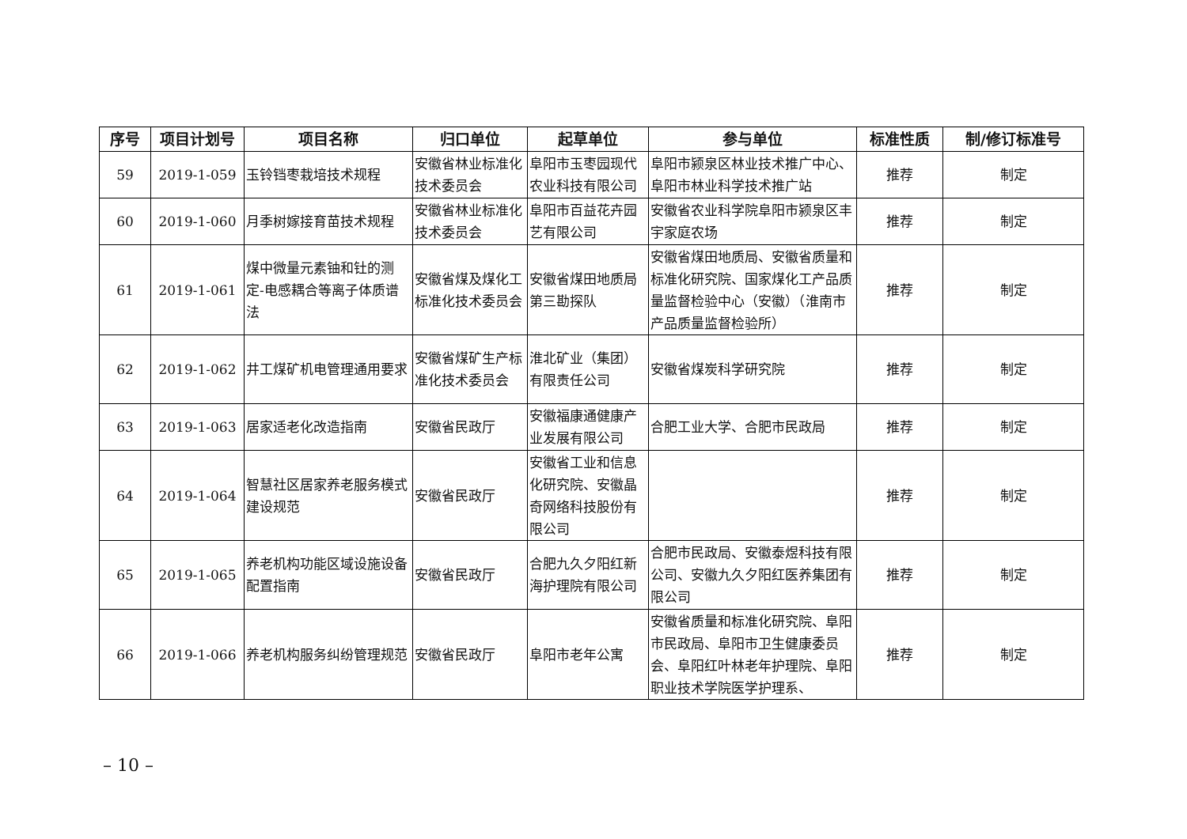| 序号 | 项目计划号 | 项目名称 | 归口单位 | 起草单位 | 参与单位 | 标准性质 | 制/修订标准号 |
| --- | --- | --- | --- | --- | --- | --- | --- |
| 59 | 2019-1-059 | 玉铃铛枣栽培技术规程 | 安徽省林业标准化技术委员会 | 阜阳市玉枣园现代农业科技有限公司 | 阜阳市颍泉区林业技术推广中心、阜阳市林业科学技术推广站 | 推荐 | 制定 |
| 60 | 2019-1-060 | 月季树嫁接育苗技术规程 | 安徽省林业标准化技术委员会 | 阜阳市百益花卉园艺有限公司 | 安徽省农业科学院阜阳市颍泉区丰宇家庭农场 | 推荐 | 制定 |
| 61 | 2019-1-061 | 煤中微量元素铀和钍的测定-电感耦合等离子体质谱法 | 安徽省煤及煤化工标准化技术委员会 | 安徽省煤田地质局第三勘探队 | 安徽省煤田地质局、安徽省质量和标准化研究院、国家煤化工产品质量监督检验中心（安徽）（淮南市产品质量监督检验所） | 推荐 | 制定 |
| 62 | 2019-1-062 | 井工煤矿机电管理通用要求 | 安徽省煤矿生产标准化技术委员会 | 淮北矿业（集团）有限责任公司 | 安徽省煤炭科学研究院 | 推荐 | 制定 |
| 63 | 2019-1-063 | 居家适老化改造指南 | 安徽省民政厅 | 安徽福康通健康产业发展有限公司 | 合肥工业大学、合肥市民政局 | 推荐 | 制定 |
| 64 | 2019-1-064 | 智慧社区居家养老服务模式建设规范 | 安徽省民政厅 | 安徽省工业和信息化研究院、安徽晶奇网络科技股份有限公司 | | 推荐 | 制定 |
| 65 | 2019-1-065 | 养老机构功能区域设施设备配置指南 | 安徽省民政厅 | 合肥九久夕阳红新海护理院有限公司 | 合肥市民政局、安徽泰煜科技有限公司、安徽九久夕阳红医养集团有限公司 | 推荐 | 制定 |
| 66 | 2019-1-066 | 养老机构服务纠纷管理规范 | 安徽省民政厅 | 阜阳市老年公寓 | 安徽省质量和标准化研究院、阜阳市民政局、阜阳市卫生健康委员会、阜阳红叶林老年护理院、阜阳职业技术学院医学护理系、 | 推荐 | 制定 |
– 10 –